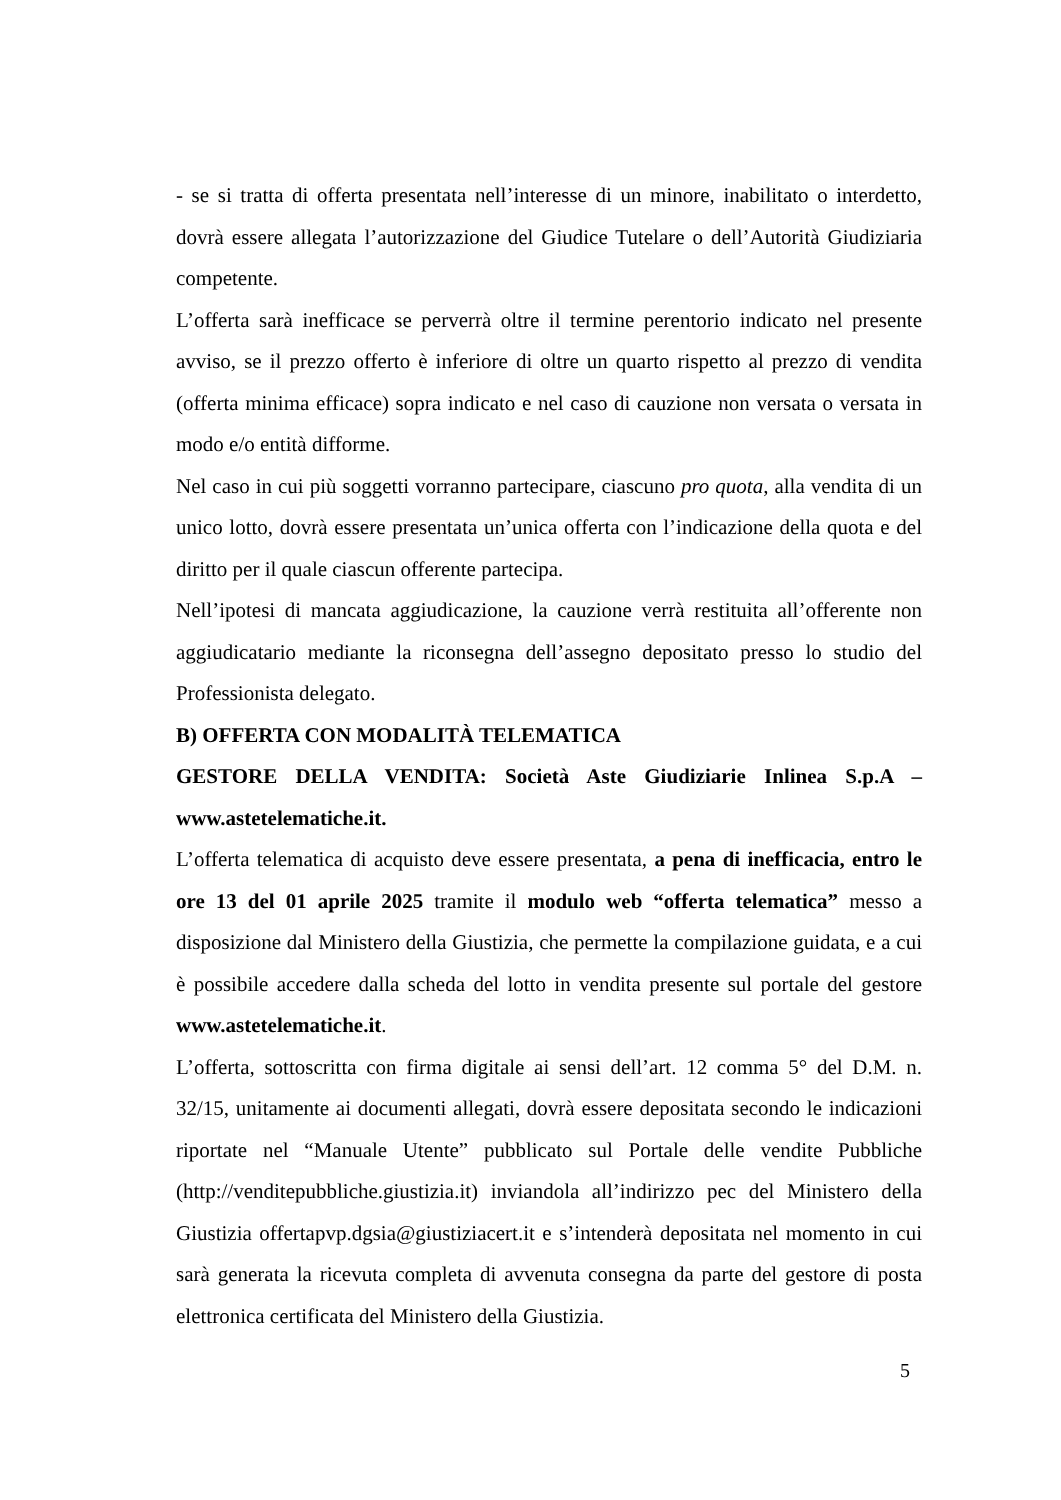- se si tratta di offerta presentata nell’interesse di un minore, inabilitato o interdetto, dovrà essere allegata l’autorizzazione del Giudice Tutelare o dell’Autorità Giudiziaria competente.
L’offerta sarà inefficace se perverrà oltre il termine perentorio indicato nel presente avviso, se il prezzo offerto è inferiore di oltre un quarto rispetto al prezzo di vendita (offerta minima efficace) sopra indicato e nel caso di cauzione non versata o versata in modo e/o entità difforme.
Nel caso in cui più soggetti vorranno partecipare, ciascuno pro quota, alla vendita di un unico lotto, dovrà essere presentata un’unica offerta con l’indicazione della quota e del diritto per il quale ciascun offerente partecipa.
Nell’ipotesi di mancata aggiudicazione, la cauzione verrà restituita all’offerente non aggiudicatario mediante la riconsegna dell’assegno depositato presso lo studio del Professionista delegato.
B) OFFERTA CON MODALITÀ TELEMATICA
GESTORE DELLA VENDITA: Società Aste Giudiziarie Inlinea S.p.A – www.astetelematiche.it.
L’offerta telematica di acquisto deve essere presentata, a pena di inefficacia, entro le ore 13 del 01 aprile 2025 tramite il modulo web “offerta telematica” messo a disposizione dal Ministero della Giustizia, che permette la compilazione guidata, e a cui è possibile accedere dalla scheda del lotto in vendita presente sul portale del gestore www.astetelematiche.it.
L’offerta, sottoscritta con firma digitale ai sensi dell’art. 12 comma 5° del D.M. n. 32/15, unitamente ai documenti allegati, dovrà essere depositata secondo le indicazioni riportate nel “Manuale Utente” pubblicato sul Portale delle vendite Pubbliche (http://venditepubbliche.giustizia.it) inviandola all’indirizzo pec del Ministero della Giustizia offertapvp.dgsia@giustiziacert.it e s’intenderà depositata nel momento in cui sarà generata la ricevuta completa di avvenuta consegna da parte del gestore di posta elettronica certificata del Ministero della Giustizia.
5